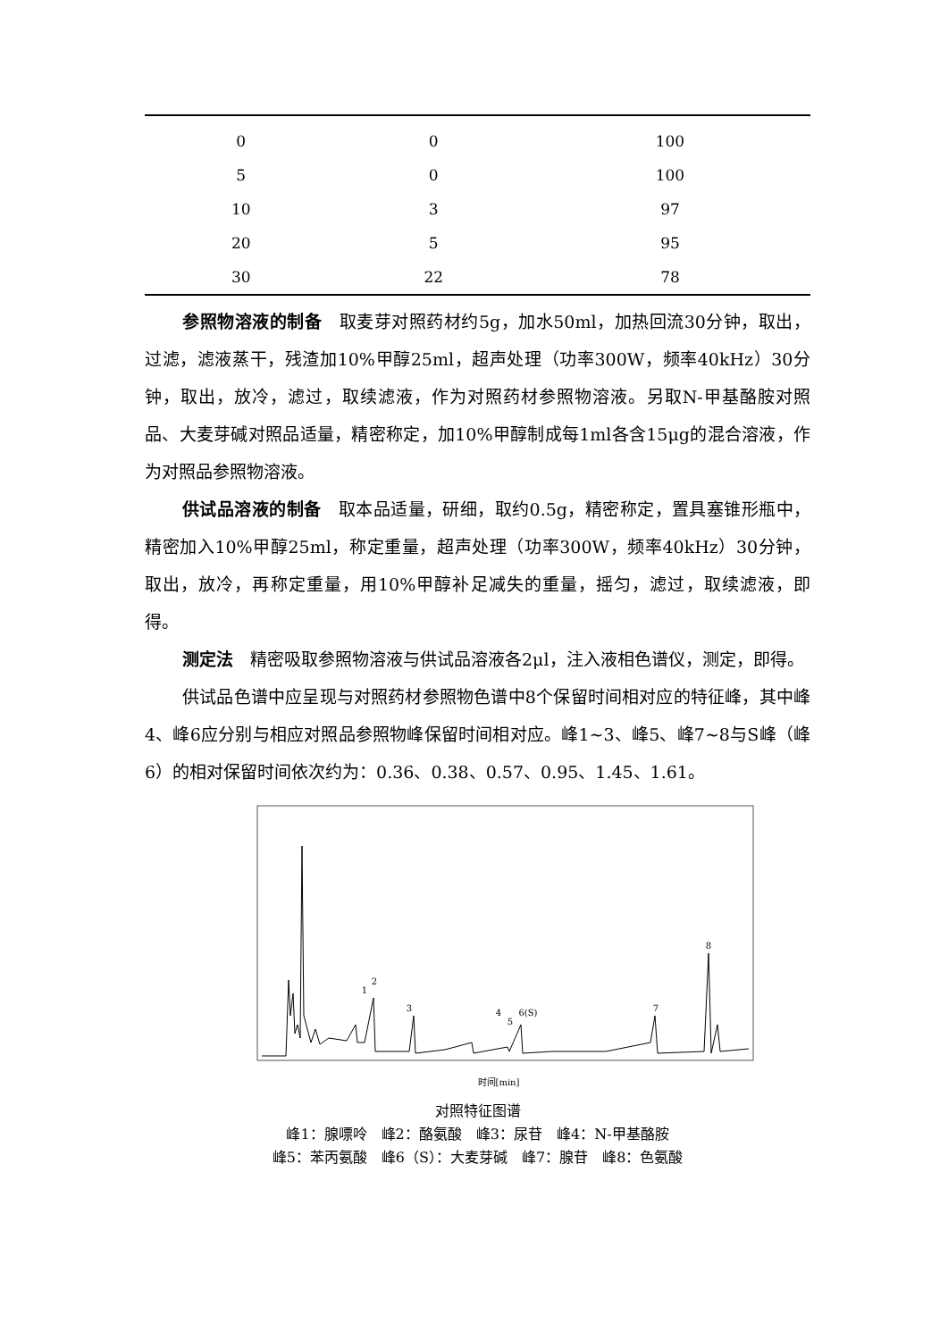| 0 | 0 | 100 |
| 5 | 0 | 100 |
| 10 | 3 | 97 |
| 20 | 5 | 95 |
| 30 | 22 | 78 |
参照物溶液的制备　取麦芽对照药材约5g，加水50ml，加热回流30分钟，取出，过滤，滤液蒸干，残渣加10%甲醇25ml，超声处理（功率300W，频率40kHz）30分钟，取出，放冷，滤过，取续滤液，作为对照药材参照物溶液。另取N-甲基酪胺对照品、大麦芽碱对照品适量，精密称定，加10%甲醇制成每1ml各含15μg的混合溶液，作为对照品参照物溶液。
供试品溶液的制备　取本品适量，研细，取约0.5g，精密称定，置具塞锥形瓶中，精密加入10%甲醇25ml，称定重量，超声处理（功率300W，频率40kHz）30分钟，取出，放冷，再称定重量，用10%甲醇补足减失的重量，摇匀，滤过，取续滤液，即得。
测定法　精密吸取参照物溶液与供试品溶液各2μl，注入液相色谱仪，测定，即得。
供试品色谱中应呈现与对照药材参照物色谱中8个保留时间相对应的特征峰，其中峰4、峰6应分别与相应对照品参照物峰保留时间相对应。峰1~3、峰5、峰7~8与S峰（峰6）的相对保留时间依次约为：0.36、0.38、0.57、0.95、1.45、1.61。
1
2
3
4
5
6(S)
7
8
时间[min]
对照特征图谱
峰1：腺嘌呤　峰2：酪氨酸　峰3：尿苷　峰4：N-甲基酪胺
峰5：苯丙氨酸　峰6（S）：大麦芽碱　峰7：腺苷　峰8：色氨酸